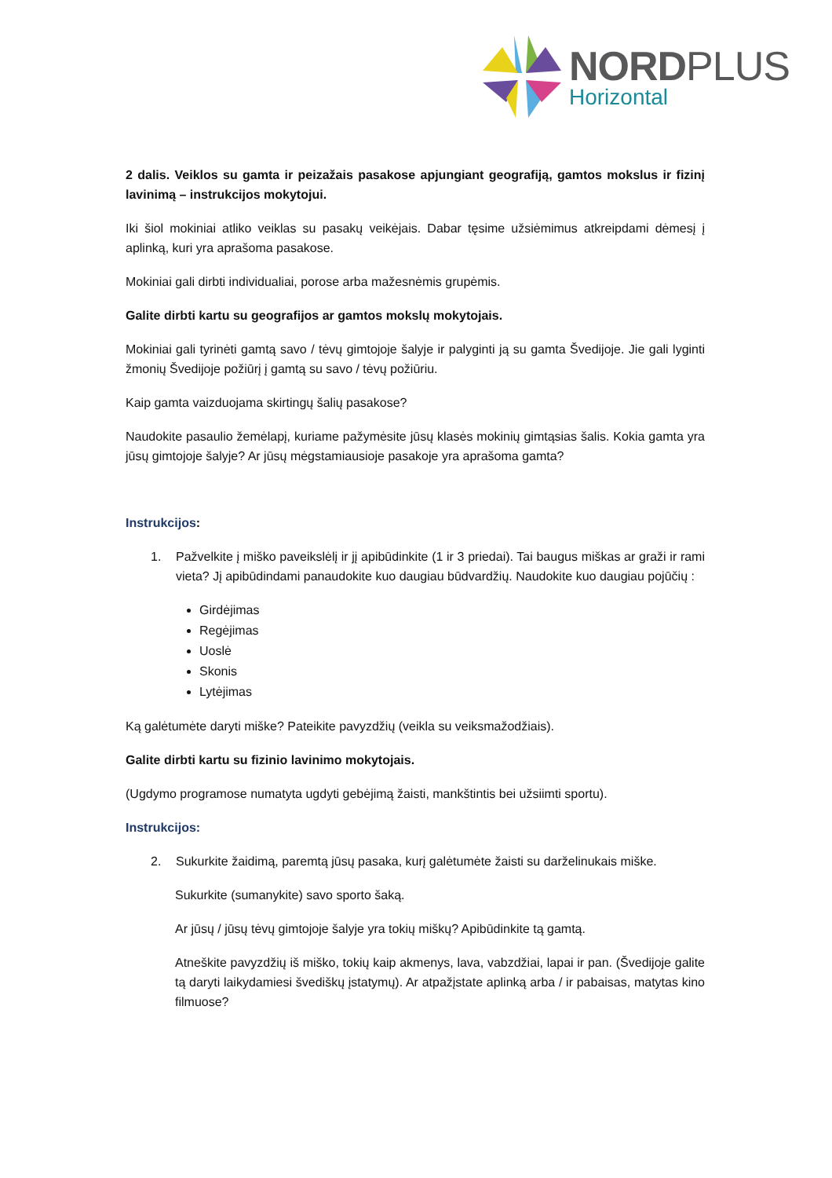NORDPLUS
Horizontal
2 dalis. Veiklos su gamta ir peizažais pasakose apjungiant geografiją, gamtos mokslus ir fizinį lavinimą – instrukcijos mokytojui.
Iki šiol mokiniai atliko veiklas su pasakų veikėjais. Dabar tęsime užsiėmimus atkreipdami dėmesį į aplinką, kuri yra aprašoma pasakose.
Mokiniai gali dirbti individualiai, porose arba mažesnėmis grupėmis.
Galite dirbti kartu su geografijos ar gamtos mokslų mokytojais.
Mokiniai gali tyrinėti gamtą savo / tėvų gimtojoje šalyje ir palyginti ją su gamta Švedijoje. Jie gali lyginti žmonių Švedijoje požiūrį į gamtą su savo / tėvų požiūriu.
Kaip gamta vaizduojama skirtingų šalių pasakose?
Naudokite pasaulio žemėlapį, kuriame pažymėsite jūsų klasės mokinių gimtąsias šalis. Kokia gamta yra jūsų gimtojoje šalyje? Ar jūsų mėgstamiausioje pasakoje yra aprašoma gamta?
Instrukcijos:
1. Pažvelkite į miško paveikslėlį ir jį apibūdinkite (1 ir 3 priedai). Tai baugus miškas ar graži ir rami vieta? Jį apibūdindami panaudokite kuo daugiau būdvardžių. Naudokite kuo daugiau pojūčių :
Girdėjimas
Regėjimas
Uoslė
Skonis
Lytėjimas
Ką galėtumėte daryti miške? Pateikite pavyzdžių (veikla su veiksmažodžiais).
Galite dirbti kartu su fizinio lavinimo mokytojais.
(Ugdymo programose numatyta ugdyti gebėjimą žaisti, mankštintis bei užsiimti sportu).
Instrukcijos:
2. Sukurkite žaidimą, paremtą jūsų pasaka, kurį galėtumėte žaisti su darželinukais miške.
Sukurkite (sumanykite) savo sporto šaką.
Ar jūsų / jūsų tėvų gimtojoje šalyje yra tokių miškų? Apibūdinkite tą gamtą.
Atneškite pavyzdžių iš miško, tokių kaip akmenys, lava, vabzdžiai, lapai ir pan. (Švedijoje galite tą daryti laikydamiesi švediškų įstatymų). Ar atpažįstate aplinką arba / ir pabaisas, matytas kino filmuose?